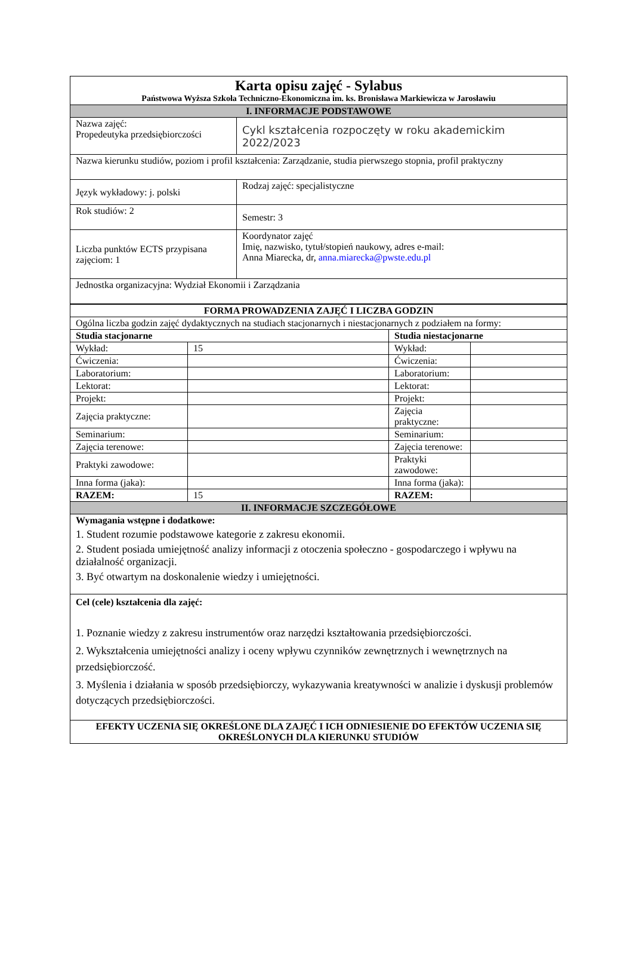| Karta opisu zajęć - Sylabus Państwowa Wyższa Szkoła Techniczno-Ekonomiczna im. ks. Bronisława Markiewicza w Jarosławiu | |
| I. INFORMACJE PODSTAWOWE | |
| Nazwa zajęć: Propedeutyka przedsiębiorczości | Cykl kształcenia rozpoczęty w roku akademickim 2022/2023 |
| Nazwa kierunku studiów, poziom i profil kształcenia: Zarządzanie, studia pierwszego stopnia, profil praktyczny | |
| Język wykładowy: j. polski | Rodzaj zajęć: specjalistyczne |
| Rok studiów: 2 | Semestr: 3 |
| Liczba punktów ECTS przypisana zajęciom: 1 | Koordynator zajęć Imię, nazwisko, tytuł/stopień naukowy, adres e-mail: Anna Miarecka, dr, anna.miarecka@pwste.edu.pl |
| Jednostka organizacyjna: Wydział Ekonomii i Zarządzania | |
| FORMA PROWADZENIA ZAJĘĆ I LICZBA GODZIN | | | |
| Ogólna liczba godzin zajęć dydaktycznych na studiach stacjonarnych i niestacjonarnych z podziałem na formy: | | | |
| Studia stacjonarne | | Studia niestacjonarne | |
| Wykład: | 15 | Wykład: | |
| Ćwiczenia: | | Ćwiczenia: | |
| Laboratorium: | | Laboratorium: | |
| Lektorat: | | Lektorat: | |
| Projekt: | | Projekt: | |
| Zajęcia praktyczne: | | Zajęcia praktyczne: | |
| Seminarium: | | Seminarium: | |
| Zajęcia terenowe: | | Zajęcia terenowe: | |
| Praktyki zawodowe: | | Praktyki zawodowe: | |
| Inna forma (jaka): | | Inna forma (jaka): | |
| RAZEM: | 15 | RAZEM: | |
| II. INFORMACJE SZCZEGÓŁOWE | | | |
| Wymagania wstępne i dodatkowe: 1. Student rozumie podstawowe kategorie z zakresu ekonomii. 2. Student posiada umiejętność analizy informacji z otoczenia społeczno - gospodarczego i wpływu na działalność organizacji. 3. Być otwartym na doskonalenie wiedzy i umiejętności. | | | |
| Cel (cele) kształcenia dla zajęć: 1. Poznanie wiedzy z zakresu instrumentów oraz narzędzi kształtowania przedsiębiorczości. 2. Wykształcenia umiejętności analizy i oceny wpływu czynników zewnętrznych i wewnętrznych na przedsiębiorczość. 3. Myślenia i działania w sposób przedsiębiorczy, wykazywania kreatywności w analizie i dyskusji problemów dotyczących przedsiębiorczości. | | | |
| EFEKTY UCZENIA SIĘ OKREŚLONE DLA ZAJĘĆ I ICH ODNIESIENIE DO EFEKTÓW UCZENIA SIĘ OKREŚLONYCH DLA KIERUNKU STUDIÓW | | | |